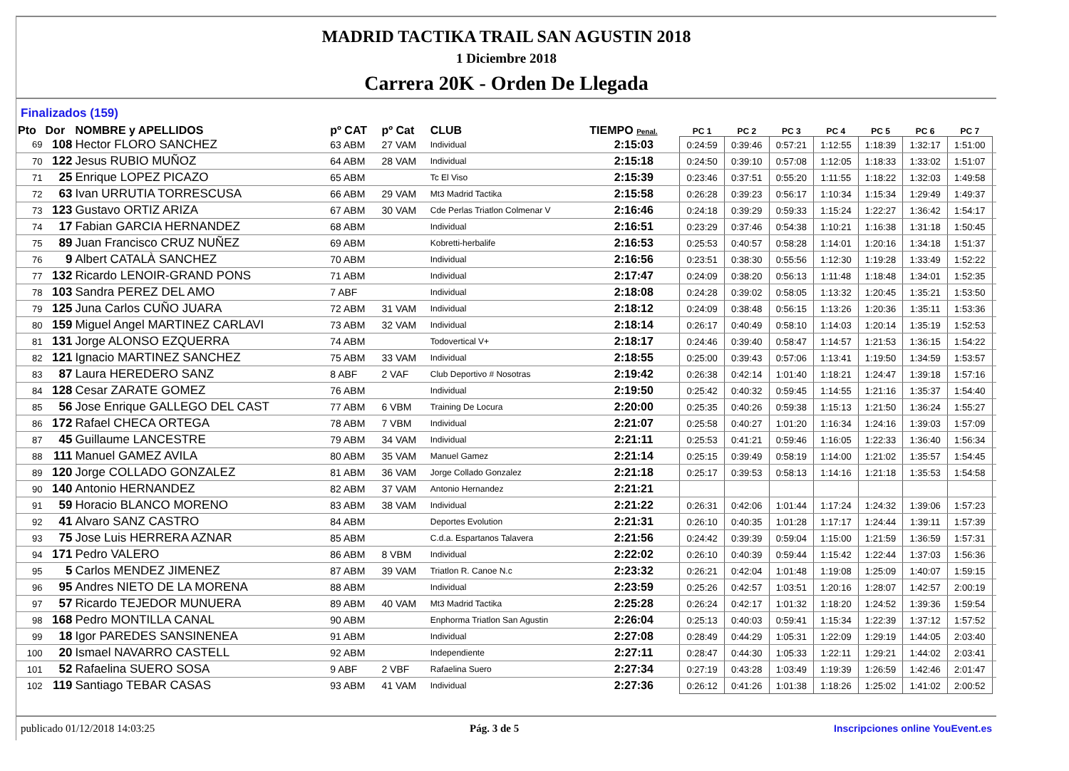MADRID TACTIKA TRAIL SAN AGUSTIN 2018
1 Diciembre 2018
Carrera 20K - Orden De Llegada
Finalizados (159)
| Pto | Dor | NOMBRE y APELLIDOS | pº CAT | pº Cat | CLUB | TIEMPO Penal. | PC 1 | PC 2 | PC 3 | PC 4 | PC 5 | PC 6 | PC 7 | |
| --- | --- | --- | --- | --- | --- | --- | --- | --- | --- | --- | --- | --- | --- | --- |
| 69 | 108 | Hector FLORO SANCHEZ | 63 ABM | 27 VAM | Individual | 2:15:03 | 0:24:59 | 0:39:46 | 0:57:21 | 1:12:55 | 1:18:39 | 1:32:17 | 1:51:00 | |
| 70 | 122 | Jesus RUBIO MUÑOZ | 64 ABM | 28 VAM | Individual | 2:15:18 | 0:24:50 | 0:39:10 | 0:57:08 | 1:12:05 | 1:18:33 | 1:33:02 | 1:51:07 | |
| 71 | 25 | Enrique LOPEZ PICAZO | 65 ABM | | Tc El Viso | 2:15:39 | 0:23:46 | 0:37:51 | 0:55:20 | 1:11:55 | 1:18:22 | 1:32:03 | 1:49:58 | |
| 72 | 63 | Ivan URRUTIA TORRESCUSA | 66 ABM | 29 VAM | Mt3 Madrid Tactika | 2:15:58 | 0:26:28 | 0:39:23 | 0:56:17 | 1:10:34 | 1:15:34 | 1:29:49 | 1:49:37 | |
| 73 | 123 | Gustavo ORTIZ ARIZA | 67 ABM | 30 VAM | Cde Perlas Triatlon Colmenar V | 2:16:46 | 0:24:18 | 0:39:29 | 0:59:33 | 1:15:24 | 1:22:27 | 1:36:42 | 1:54:17 | |
| 74 | 17 | Fabian GARCIA HERNANDEZ | 68 ABM | | Individual | 2:16:51 | 0:23:29 | 0:37:46 | 0:54:38 | 1:10:21 | 1:16:38 | 1:31:18 | 1:50:45 | |
| 75 | 89 | Juan Francisco CRUZ NUÑEZ | 69 ABM | | Kobretti-herbalife | 2:16:53 | 0:25:53 | 0:40:57 | 0:58:28 | 1:14:01 | 1:20:16 | 1:34:18 | 1:51:37 | |
| 76 | 9 | Albert CATALÀ SANCHEZ | 70 ABM | | Individual | 2:16:56 | 0:23:51 | 0:38:30 | 0:55:56 | 1:12:30 | 1:19:28 | 1:33:49 | 1:52:22 | |
| 77 | 132 | Ricardo LENOIR-GRAND PONS | 71 ABM | | Individual | 2:17:47 | 0:24:09 | 0:38:20 | 0:56:13 | 1:11:48 | 1:18:48 | 1:34:01 | 1:52:35 | |
| 78 | 103 | Sandra PEREZ DEL AMO | 7 ABF | | Individual | 2:18:08 | 0:24:28 | 0:39:02 | 0:58:05 | 1:13:32 | 1:20:45 | 1:35:21 | 1:53:50 | |
| 79 | 125 | Juna Carlos CUÑO JUARA | 72 ABM | 31 VAM | Individual | 2:18:12 | 0:24:09 | 0:38:48 | 0:56:15 | 1:13:26 | 1:20:36 | 1:35:11 | 1:53:36 | |
| 80 | 159 | Miguel Angel MARTINEZ CARLAVI | 73 ABM | 32 VAM | Individual | 2:18:14 | 0:26:17 | 0:40:49 | 0:58:10 | 1:14:03 | 1:20:14 | 1:35:19 | 1:52:53 | |
| 81 | 131 | Jorge ALONSO EZQUERRA | 74 ABM | | Todovertical V+ | 2:18:17 | 0:24:46 | 0:39:40 | 0:58:47 | 1:14:57 | 1:21:53 | 1:36:15 | 1:54:22 | |
| 82 | 121 | Ignacio MARTINEZ SANCHEZ | 75 ABM | 33 VAM | Individual | 2:18:55 | 0:25:00 | 0:39:43 | 0:57:06 | 1:13:41 | 1:19:50 | 1:34:59 | 1:53:57 | |
| 83 | 87 | Laura HEREDERO SANZ | 8 ABF | 2 VAF | Club Deportivo # Nosotras | 2:19:42 | 0:26:38 | 0:42:14 | 1:01:40 | 1:18:21 | 1:24:47 | 1:39:18 | 1:57:16 | |
| 84 | 128 | Cesar ZARATE GOMEZ | 76 ABM | | Individual | 2:19:50 | 0:25:42 | 0:40:32 | 0:59:45 | 1:14:55 | 1:21:16 | 1:35:37 | 1:54:40 | |
| 85 | 56 | Jose Enrique GALLEGO DEL CAST | 77 ABM | 6 VBM | Training De Locura | 2:20:00 | 0:25:35 | 0:40:26 | 0:59:38 | 1:15:13 | 1:21:50 | 1:36:24 | 1:55:27 | |
| 86 | 172 | Rafael CHECA ORTEGA | 78 ABM | 7 VBM | Individual | 2:21:07 | 0:25:58 | 0:40:27 | 1:01:20 | 1:16:34 | 1:24:16 | 1:39:03 | 1:57:09 | |
| 87 | 45 | Guillaume LANCESTRE | 79 ABM | 34 VAM | Individual | 2:21:11 | 0:25:53 | 0:41:21 | 0:59:46 | 1:16:05 | 1:22:33 | 1:36:40 | 1:56:34 | |
| 88 | 111 | Manuel GAMEZ AVILA | 80 ABM | 35 VAM | Manuel Gamez | 2:21:14 | 0:25:15 | 0:39:49 | 0:58:19 | 1:14:00 | 1:21:02 | 1:35:57 | 1:54:45 | |
| 89 | 120 | Jorge COLLADO GONZALEZ | 81 ABM | 36 VAM | Jorge Collado Gonzalez | 2:21:18 | 0:25:17 | 0:39:53 | 0:58:13 | 1:14:16 | 1:21:18 | 1:35:53 | 1:54:58 | |
| 90 | 140 | Antonio HERNANDEZ | 82 ABM | 37 VAM | Antonio Hernandez | 2:21:21 | | | | | | | | |
| 91 | 59 | Horacio BLANCO MORENO | 83 ABM | 38 VAM | Individual | 2:21:22 | 0:26:31 | 0:42:06 | 1:01:44 | 1:17:24 | 1:24:32 | 1:39:06 | 1:57:23 | |
| 92 | 41 | Alvaro SANZ CASTRO | 84 ABM | | Deportes Evolution | 2:21:31 | 0:26:10 | 0:40:35 | 1:01:28 | 1:17:17 | 1:24:44 | 1:39:11 | 1:57:39 | |
| 93 | 75 | Jose Luis HERRERA AZNAR | 85 ABM | | C.d.a. Espartanos Talavera | 2:21:56 | 0:24:42 | 0:39:39 | 0:59:04 | 1:15:00 | 1:21:59 | 1:36:59 | 1:57:31 | |
| 94 | 171 | Pedro VALERO | 86 ABM | 8 VBM | Individual | 2:22:02 | 0:26:10 | 0:40:39 | 0:59:44 | 1:15:42 | 1:22:44 | 1:37:03 | 1:56:36 | |
| 95 | 5 | Carlos MENDEZ JIMENEZ | 87 ABM | 39 VAM | Triatlon R. Canoe N.c | 2:23:32 | 0:26:21 | 0:42:04 | 1:01:48 | 1:19:08 | 1:25:09 | 1:40:07 | 1:59:15 | |
| 96 | 95 | Andres NIETO DE LA MORENA | 88 ABM | | Individual | 2:23:59 | 0:25:26 | 0:42:57 | 1:03:51 | 1:20:16 | 1:28:07 | 1:42:57 | 2:00:19 | |
| 97 | 57 | Ricardo TEJEDOR MUNUERA | 89 ABM | 40 VAM | Mt3 Madrid Tactika | 2:25:28 | 0:26:24 | 0:42:17 | 1:01:32 | 1:18:20 | 1:24:52 | 1:39:36 | 1:59:54 | |
| 98 | 168 | Pedro MONTILLA CANAL | 90 ABM | | Enphorma Triatlon San Agustin | 2:26:04 | 0:25:13 | 0:40:03 | 0:59:41 | 1:15:34 | 1:22:39 | 1:37:12 | 1:57:52 | |
| 99 | 18 | Igor PAREDES SANSINENEA | 91 ABM | | Individual | 2:27:08 | 0:28:49 | 0:44:29 | 1:05:31 | 1:22:09 | 1:29:19 | 1:44:05 | 2:03:40 | |
| 100 | 20 | Ismael NAVARRO CASTELL | 92 ABM | | Independiente | 2:27:11 | 0:28:47 | 0:44:30 | 1:05:33 | 1:22:11 | 1:29:21 | 1:44:02 | 2:03:41 | |
| 101 | 52 | Rafaelina SUERO SOSA | 9 ABF | 2 VBF | Rafaelina Suero | 2:27:34 | 0:27:19 | 0:43:28 | 1:03:49 | 1:19:39 | 1:26:59 | 1:42:46 | 2:01:47 | |
| 102 | 119 | Santiago TEBAR CASAS | 93 ABM | 41 VAM | Individual | 2:27:36 | 0:26:12 | 0:41:26 | 1:01:38 | 1:18:26 | 1:25:02 | 1:41:02 | 2:00:52 | |
publicado 01/12/2018 14:03:25 Pág. 3 de 5 Inscripciones online YouEvent.es